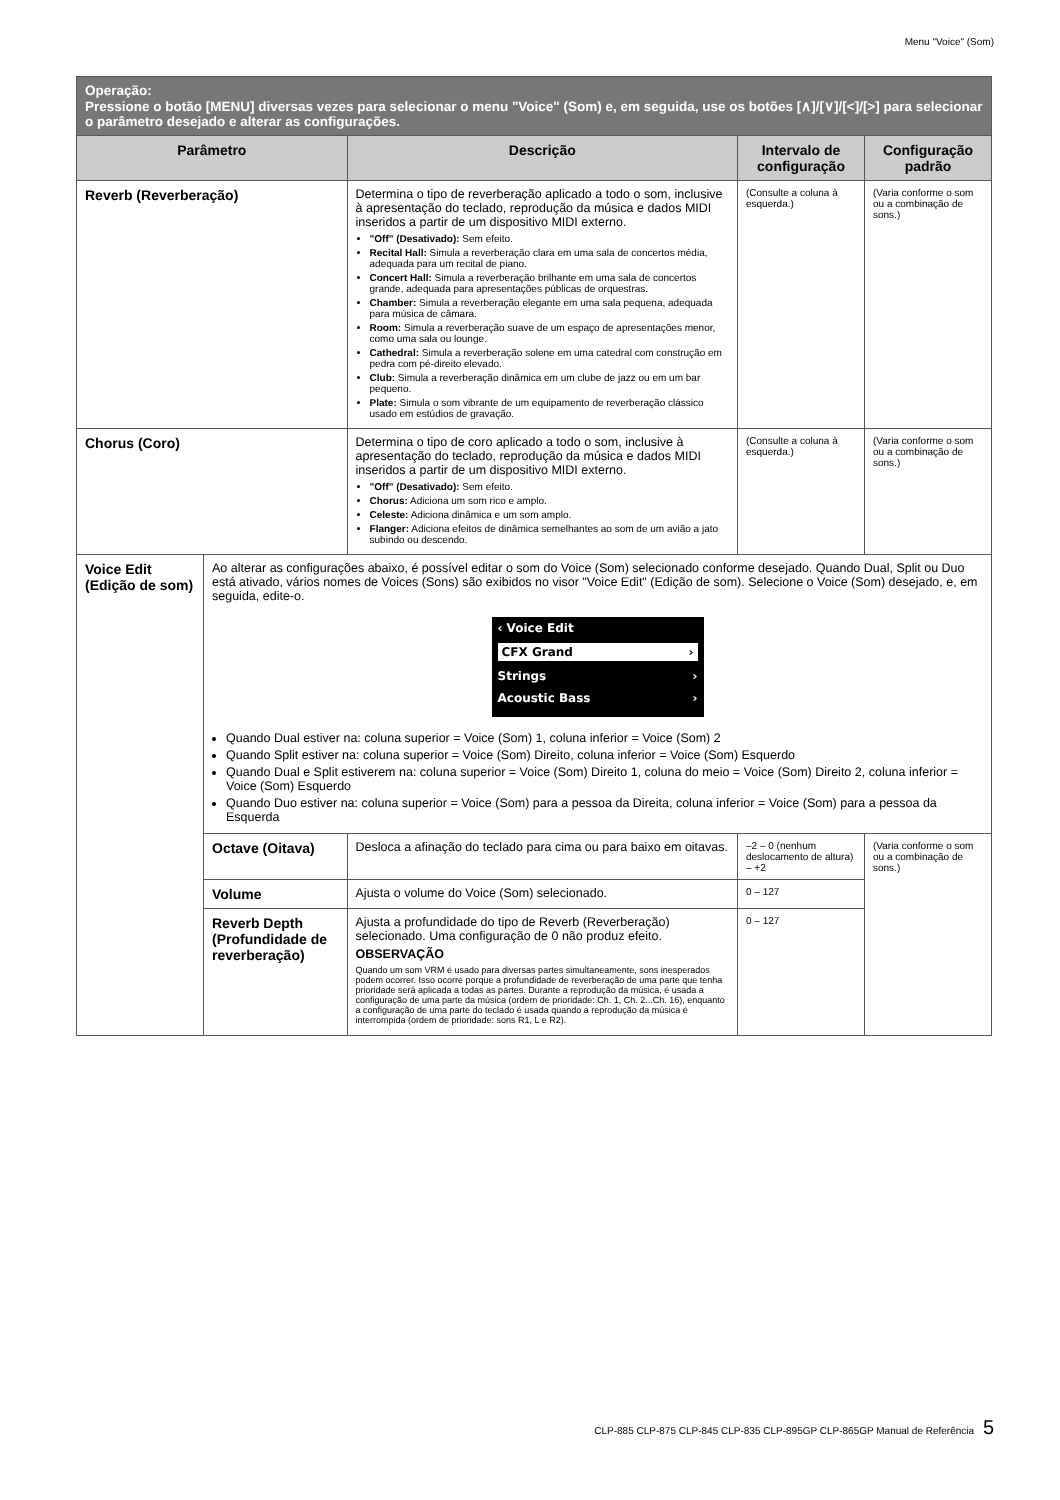Menu "Voice" (Som)
| Operação: Pressione o botão [MENU] diversas vezes para selecionar o menu "Voice" (Som) e, em seguida, use os botões [∧]/[∨]/[<]/[>] para selecionar o parâmetro desejado e alterar as configurações. | | | | |
| Parâmetro | | Descrição | Intervalo de configuração | Configuração padrão |
| Reverb (Reverberação) | | Determina o tipo de reverberação aplicado a todo o som, inclusive à apresentação do teclado, reprodução da música e dados MIDI inseridos a partir de um dispositivo MIDI externo. "Off" (Desativado): Sem efeito. Recital Hall: Simula a reverberação clara em uma sala de concertos média, adequada para um recital de piano. Concert Hall: Simula a reverberação brilhante em uma sala de concertos grande, adequada para apresentações públicas de orquestras. Chamber: Simula a reverberação elegante em uma sala pequena, adequada para música de câmara. Room: Simula a reverberação suave de um espaço de apresentações menor, como uma sala ou lounge. Cathedral: Simula a reverberação solene em uma catedral com construção em pedra com pé-direito elevado. Club: Simula a reverberação dinâmica em um clube de jazz ou em um bar pequeno. Plate: Simula o som vibrante de um equipamento de reverberação clássico usado em estúdios de gravação. | (Consulte a coluna à esquerda.) | (Varia conforme o som ou a combinação de sons.) |
| Chorus (Coro) | | Determina o tipo de coro aplicado a todo o som, inclusive à apresentação do teclado, reprodução da música e dados MIDI inseridos a partir de um dispositivo MIDI externo. "Off" (Desativado): Sem efeito. Chorus: Adiciona um som rico e amplo. Celeste: Adiciona dinâmica e um som amplo. Flanger: Adiciona efeitos de dinâmica semelhantes ao som de um avião a jato subindo ou descendo. | (Consulte a coluna à esquerda.) | (Varia conforme o som ou a combinação de sons.) |
| Voice Edit (Edição de som) | Ao alterar as configurações abaixo, é possível editar o som do Voice (Som) selecionado conforme desejado. Quando Dual, Split ou Duo está ativado, vários nomes de Voices (Sons) são exibidos no visor "Voice Edit" (Edição de som). Selecione o Voice (Som) desejado, e, em seguida, edite-o. ‹ Voice Edit CFX Grand › Strings › Acoustic Bass › Quando Dual estiver na: coluna superior = Voice (Som) 1, coluna inferior = Voice (Som) 2 Quando Split estiver na: coluna superior = Voice (Som) Direito, coluna inferior = Voice (Som) Esquerdo Quando Dual e Split estiverem na: coluna superior = Voice (Som) Direito 1, coluna do meio = Voice (Som) Direito 2, coluna inferior = Voice (Som) Esquerdo Quando Duo estiver na: coluna superior = Voice (Som) para a pessoa da Direita, coluna inferior = Voice (Som) para a pessoa da Esquerda | | | |
| | Octave (Oitava) | Desloca a afinação do teclado para cima ou para baixo em oitavas. | –2 – 0 (nenhum deslocamento de altura) – +2 | (Varia conforme o som ou a combinação de sons.) |
| | Volume | Ajusta o volume do Voice (Som) selecionado. | 0 – 127 | |
| | Reverb Depth (Profundidade de reverberação) | Ajusta a profundidade do tipo de Reverb (Reverberação) selecionado. Uma configuração de 0 não produz efeito. OBSERVAÇÃO Quando um som VRM é usado para diversas partes simultaneamente, sons inesperados podem ocorrer. Isso ocorre porque a profundidade de reverberação de uma parte que tenha prioridade será aplicada a todas as partes. Durante a reprodução da música, é usada a configuração de uma parte da música (ordem de prioridade: Ch. 1, Ch. 2...Ch. 16), enquanto a configuração de uma parte do teclado é usada quando a reprodução da música é interrompida (ordem de prioridade: sons R1, L e R2). | 0 – 127 | |
CLP-885 CLP-875 CLP-845 CLP-835 CLP-895GP CLP-865GP Manual de Referência 5